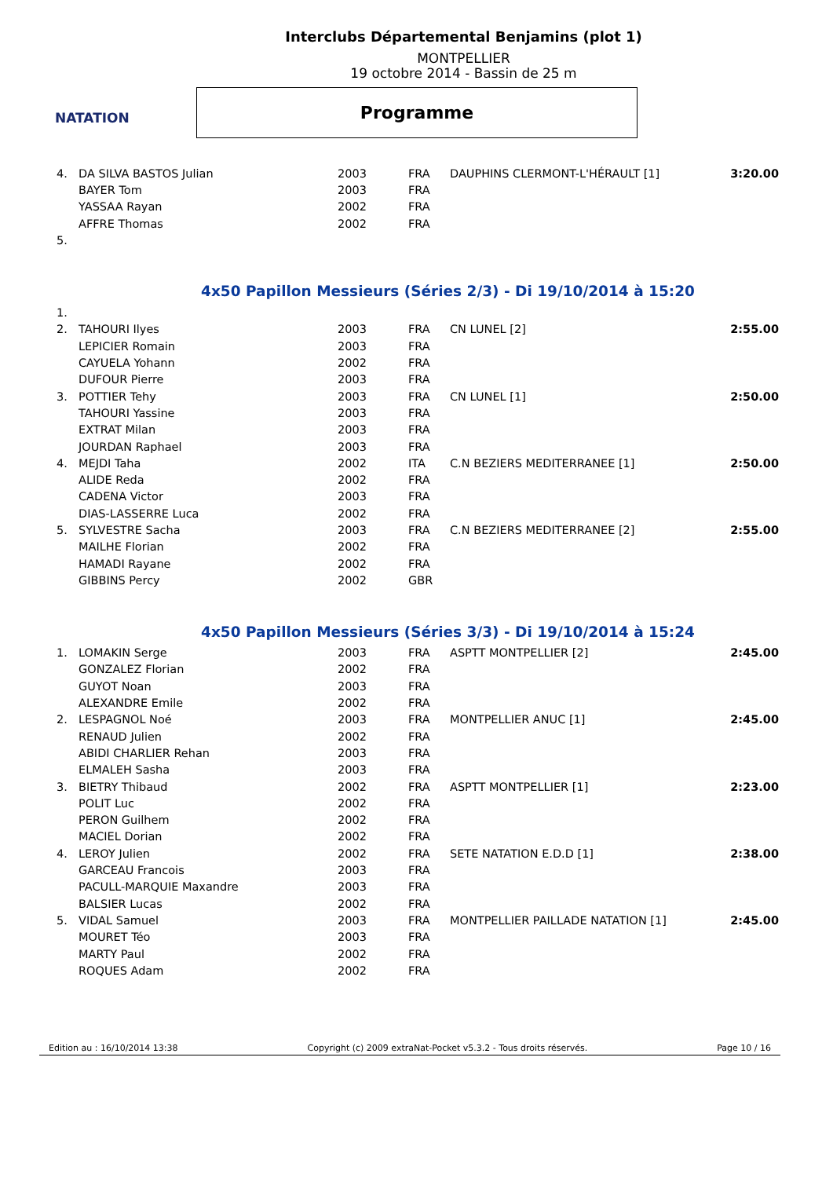NATATION
Interclubs Départemental Benjamins (plot 1)
MONTPELLIER
19 octobre 2014 - Bassin de 25 m
Programme
| 4. | DA SILVA BASTOS Julian | 2003 | FRA | DAUPHINS CLERMONT-L'HÉRAULT [1] | 3:20.00 |
| | BAYER Tom | 2003 | FRA | | |
| | YASSAA Rayan | 2002 | FRA | | |
| | AFFRE Thomas | 2002 | FRA | | |
| 5. | | | | | |
4x50 Papillon Messieurs (Séries 2/3) - Di 19/10/2014 à 15:20
| 1. | | | | | |
| 2. | TAHOURI Ilyes | 2003 | FRA | CN LUNEL [2] | 2:55.00 |
| | LEPICIER Romain | 2003 | FRA | | |
| | CAYUELA Yohann | 2002 | FRA | | |
| | DUFOUR Pierre | 2003 | FRA | | |
| 3. | POTTIER Tehy | 2003 | FRA | CN LUNEL [1] | 2:50.00 |
| | TAHOURI Yassine | 2003 | FRA | | |
| | EXTRAT Milan | 2003 | FRA | | |
| | JOURDAN Raphael | 2003 | FRA | | |
| 4. | MEJDI Taha | 2002 | ITA | C.N BEZIERS MEDITERRANEE [1] | 2:50.00 |
| | ALIDE Reda | 2002 | FRA | | |
| | CADENA Victor | 2003 | FRA | | |
| | DIAS-LASSERRE Luca | 2002 | FRA | | |
| 5. | SYLVESTRE Sacha | 2003 | FRA | C.N BEZIERS MEDITERRANEE [2] | 2:55.00 |
| | MAILHE Florian | 2002 | FRA | | |
| | HAMADI Rayane | 2002 | FRA | | |
| | GIBBINS Percy | 2002 | GBR | | |
4x50 Papillon Messieurs (Séries 3/3) - Di 19/10/2014 à 15:24
| 1. | LOMAKIN Serge | 2003 | FRA | ASPTT MONTPELLIER [2] | 2:45.00 |
| | GONZALEZ Florian | 2002 | FRA | | |
| | GUYOT Noan | 2003 | FRA | | |
| | ALEXANDRE Emile | 2002 | FRA | | |
| 2. | LESPAGNOL Noé | 2003 | FRA | MONTPELLIER ANUC [1] | 2:45.00 |
| | RENAUD Julien | 2002 | FRA | | |
| | ABIDI CHARLIER Rehan | 2003 | FRA | | |
| | ELMALEH Sasha | 2003 | FRA | | |
| 3. | BIETRY Thibaud | 2002 | FRA | ASPTT MONTPELLIER [1] | 2:23.00 |
| | POLIT Luc | 2002 | FRA | | |
| | PERON Guilhem | 2002 | FRA | | |
| | MACIEL Dorian | 2002 | FRA | | |
| 4. | LEROY Julien | 2002 | FRA | SETE NATATION E.D.D [1] | 2:38.00 |
| | GARCEAU Francois | 2003 | FRA | | |
| | PACULL-MARQUIE Maxandre | 2003 | FRA | | |
| | BALSIER Lucas | 2002 | FRA | | |
| 5. | VIDAL Samuel | 2003 | FRA | MONTPELLIER PAILLADE NATATION [1] | 2:45.00 |
| | MOURET Téo | 2003 | FRA | | |
| | MARTY Paul | 2002 | FRA | | |
| | ROQUES Adam | 2002 | FRA | | |
Edition au : 16/10/2014 13:38 Copyright (c) 2009 extraNat-Pocket v5.3.2 - Tous droits réservés. Page 10 / 16